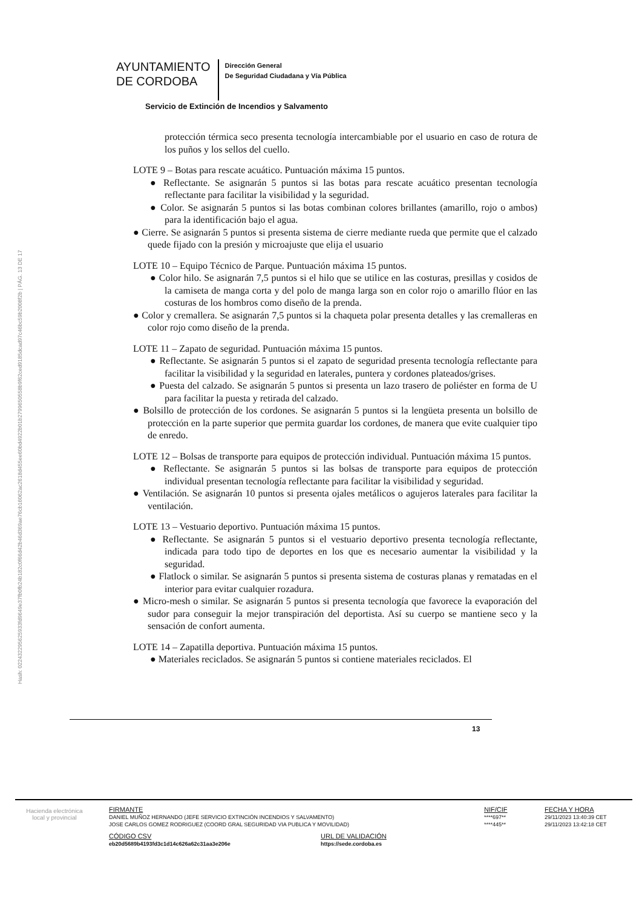Hash: 02243229562593​3fd9649e37fb0fb24b182c0f66d42b46d369ae76cb16062ac2618d455ee60bd4922b01b2799650558b9f62ced9185dcad97c46bc59b2008f2b | PÁG. 13 DE 17
AYUNTAMIENTO
DE CORDOBA
Dirección General
De Seguridad Ciudadana y Vía Pública
Servicio de Extinción de Incendios y Salvamento
protección térmica seco presenta tecnología intercambiable por el usuario en caso de rotura de los puños y los sellos del cuello.
LOTE 9 – Botas para rescate acuático. Puntuación máxima 15 puntos.
● Reflectante. Se asignarán 5 puntos si las botas para rescate acuático presentan tecnología reflectante para facilitar la visibilidad y la seguridad.
● Color. Se asignarán 5 puntos si las botas combinan colores brillantes (amarillo, rojo o ambos) para la identificación bajo el agua.
● Cierre. Se asignarán 5 puntos si presenta sistema de cierre mediante rueda que permite que el calzado quede fijado con la presión y microajuste que elija el usuario
LOTE 10 – Equipo Técnico de Parque. Puntuación máxima 15 puntos.
● Color hilo. Se asignarán 7,5 puntos si el hilo que se utilice en las costuras, presillas y cosidos de la camiseta de manga corta y del polo de manga larga son en color rojo o amarillo flúor en las costuras de los hombros como diseño de la prenda.
● Color y cremallera. Se asignarán 7,5 puntos si la chaqueta polar presenta detalles y las cremalleras en color rojo como diseño de la prenda.
LOTE 11 – Zapato de seguridad. Puntuación máxima 15 puntos.
● Reflectante. Se asignarán 5 puntos si el zapato de seguridad presenta tecnología reflectante para facilitar la visibilidad y la seguridad en laterales, puntera y cordones plateados/grises.
● Puesta del calzado. Se asignarán 5 puntos si presenta un lazo trasero de poliéster en forma de U para facilitar la puesta y retirada del calzado.
● Bolsillo de protección de los cordones. Se asignarán 5 puntos si la lengüeta presenta un bolsillo de protección en la parte superior que permita guardar los cordones, de manera que evite cualquier tipo de enredo.
LOTE 12 – Bolsas de transporte para equipos de protección individual. Puntuación máxima 15 puntos.
● Reflectante. Se asignarán 5 puntos si las bolsas de transporte para equipos de protección individual presentan tecnología reflectante para facilitar la visibilidad y seguridad.
● Ventilación. Se asignarán 10 puntos si presenta ojales metálicos o agujeros laterales para facilitar la ventilación.
LOTE 13 – Vestuario deportivo. Puntuación máxima 15 puntos.
● Reflectante. Se asignarán 5 puntos si el vestuario deportivo presenta tecnología reflectante, indicada para todo tipo de deportes en los que es necesario aumentar la visibilidad y la seguridad.
● Flatlock o similar. Se asignarán 5 puntos si presenta sistema de costuras planas y rematadas en el interior para evitar cualquier rozadura.
● Micro-mesh o similar. Se asignarán 5 puntos si presenta tecnología que favorece la evaporación del sudor para conseguir la mejor transpiración del deportista. Así su cuerpo se mantiene seco y la sensación de confort aumenta.
LOTE 14 – Zapatilla deportiva. Puntuación máxima 15 puntos.
● Materiales reciclados. Se asignarán 5 puntos si contiene materiales reciclados. El
13
Hacienda electrónica
local y provincial
| FIRMANTE | NIF/CIF | FECHA Y HORA |
| --- | --- | --- |
| DANIEL MUÑOZ HERNANDO (JEFE SERVICIO EXTINCIÓN INCENDIOS Y SALVAMENTO) | ****697** | 29/11/2023 13:40:39 CET |
| JOSE CARLOS GOMEZ RODRIGUEZ (COORD GRAL SEGURIDAD VIA PUBLICA Y MOVILIDAD) | ****445** | 29/11/2023 13:42:18 CET |
| CÓDIGO CSV | URL DE VALIDACIÓN |
| --- | --- |
| eb20d5689b4193fd3c1d14c626a62c31aa3e206e | https://sede.cordoba.es |